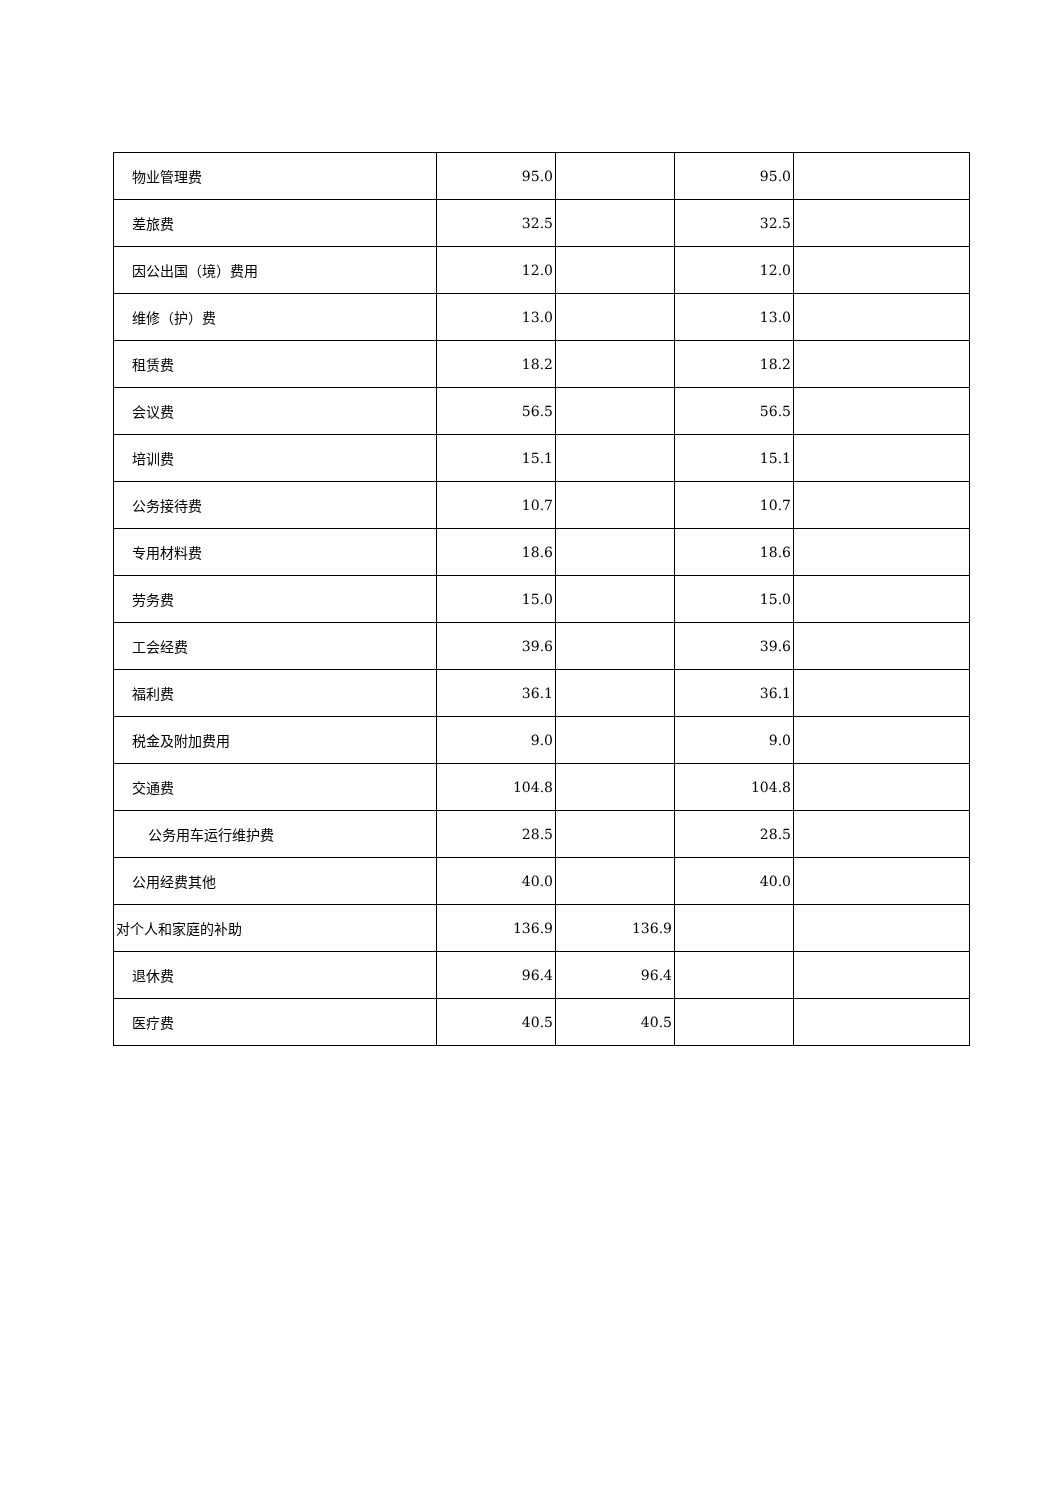| 物业管理费 | 95.0 | | 95.0 | |
| 差旅费 | 32.5 | | 32.5 | |
| 因公出国（境）费用 | 12.0 | | 12.0 | |
| 维修（护）费 | 13.0 | | 13.0 | |
| 租赁费 | 18.2 | | 18.2 | |
| 会议费 | 56.5 | | 56.5 | |
| 培训费 | 15.1 | | 15.1 | |
| 公务接待费 | 10.7 | | 10.7 | |
| 专用材料费 | 18.6 | | 18.6 | |
| 劳务费 | 15.0 | | 15.0 | |
| 工会经费 | 39.6 | | 39.6 | |
| 福利费 | 36.1 | | 36.1 | |
| 税金及附加费用 | 9.0 | | 9.0 | |
| 交通费 | 104.8 | | 104.8 | |
| 公务用车运行维护费 | 28.5 | | 28.5 | |
| 公用经费其他 | 40.0 | | 40.0 | |
| 对个人和家庭的补助 | 136.9 | 136.9 | | |
| 退休费 | 96.4 | 96.4 | | |
| 医疗费 | 40.5 | 40.5 | | |